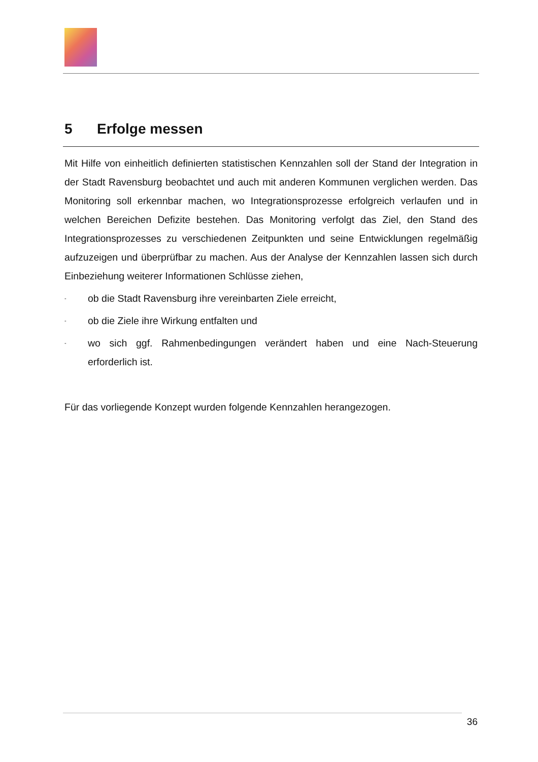5 Erfolge messen
Mit Hilfe von einheitlich definierten statistischen Kennzahlen soll der Stand der Integration in der Stadt Ravensburg beobachtet und auch mit anderen Kommunen verglichen werden. Das Monitoring soll erkennbar machen, wo Integrationsprozesse erfolgreich verlaufen und in welchen Bereichen Defizite bestehen. Das Monitoring verfolgt das Ziel, den Stand des Integrationsprozesses zu verschiedenen Zeitpunkten und seine Entwicklungen regelmäßig aufzuzeigen und überprüfbar zu machen. Aus der Analyse der Kennzahlen lassen sich durch Einbeziehung weiterer Informationen Schlüsse ziehen,
- ob die Stadt Ravensburg ihre vereinbarten Ziele erreicht,
- ob die Ziele ihre Wirkung entfalten und
- wo sich ggf. Rahmenbedingungen verändert haben und eine Nach-Steuerung erforderlich ist.
Für das vorliegende Konzept wurden folgende Kennzahlen herangezogen.
36